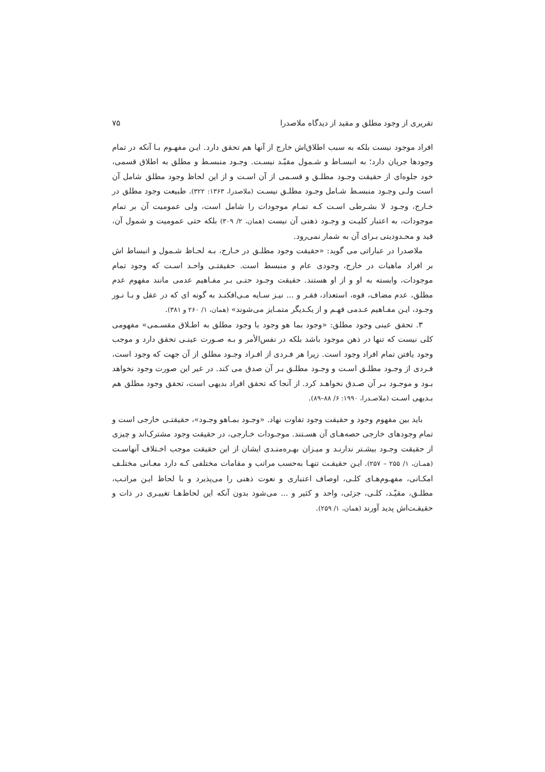تقریری از وجود مطلق و مقید از دیدگاه ملاصدرا ۷۵
افراد موجود نیست بلکه به سبب اطلاق‌اش خارج از آنها هم تحقق دارد. ایـن مفهـوم بـا آنکه در تمام وجودها جریان دارد؛ به انبسـاط و شـمول مقیّـد نیسـت. وجـود منبسـط و مطلق به اطلاق قسمی، خود جلوه‌ای از حقیقت وجـود مطلـق و قسـمی از آن اسـت و از این لحاظ وجود مطلق شامل آن است ولـی وجـود منبسـط شـامل وجـود مطلـق نیسـت (ملاصدرا، ۱۳۶۳: ۳۲۲). طبیعت وجود مطلق در خـارج، وجـود لا بشـرطی اسـت کـه تمـام موجودات را شامل است، ولی عمومیت آن بر تمام موجودات، به اعتبار کلیـت و وجـود ذهنی آن نیست (همان، ۲/ ۳۰۹) بلکه حتی عمومیت و شمول آن، قید و محـدودیتی بـرای آن به شمار نمی‌رود.
ملاصدرا در عباراتی می گوید: «حقیقت وجود مطلـق در خـارج، بـه لحـاظ شـمول و انبساط اش بر افراد ماهیات در خارج، وجودی عام و منبسط است. حقیقتـی واحـد اسـت که وجود تمام موجودات، وابسته به او و از او هستند. حقیقت وجـود حتـی بـر مفـاهیم عدمی مانند مفهوم عدم مطلق، عدم مضاف، قوه، استعداد، فقـر و ... نیـز سـایه مـی‌افکنـد به گونه ای که در عقل و بـا نـور وجـود، ایـن مفـاهیم عـدمی فهـم و از یکـدیگر متمـایز می‌شوند» (همان، ۱/ ۲۶۰ و ۳۸۱).
۳. تحقق عینی وجود مطلق: «وجود بما هو وجود یا وجود مطلق به اطـلاق مقسـمی» مفهومی کلی نیست که تنها در ذهن موجود باشد بلکه در نفس‌الأمر و بـه صـورت عینـی تحقق دارد و موجب وجود یافتن تمام افراد وجود است. زیرا هر فـردی از افـراد وجـود مطلق از آن جهت که وجود است، فـردی از وجـود مطلـق اسـت و وجـود مطلـق بـر آن صدق می کند. در غیر این صورت وجود نخواهد بـود و موجـود بـر آن صـدق نخواهـد کرد. از آنجا که تحقق افراد بدیهی است، تحقق وجود مطلق هم بـدیهی اسـت (ملاصـدرا، ۱۹۹۰: ۶/ ۸۸–۸۹).
باید بین مفهوم وجود و حقیقت وجود تفاوت نهاد. «وجـود بمـاهو وجـود»، حقیقتـی خارجی است و تمام وجودهای خارجی حصه‌هـای آن هسـتند. موجـودات خـارجی، در حقیقت وجود مشترک‌اند و چیزی از حقیقت وجـود بیشـتر ندارنـد و میـزان بهـره‌منـدی ایشان از این حقیقت موجب اخـتلاف آنهاسـت (همـان، ۱/ ۲۵۵ – ۲۵۷). ایـن حقیقـت تنهـا به‌حسب مراتب و مقامات مختلفی کـه دارد معـانی مختلـف امکـانی، مفهـوم‌هـای کلـی، اوصاف اعتباری و نعوت ذهنی را می‌پذیرد و با لحاظ ایـن مراتـب، مطلـق، مقیّـد، کلـی، جزئی، واحد و کثیر و ... می‌شود بدون آنکه این لحاظ‌هـا تغییـری در ذات و حقیقـت‌اش پدید آورند (همان، ۱/ ۲۵۹).